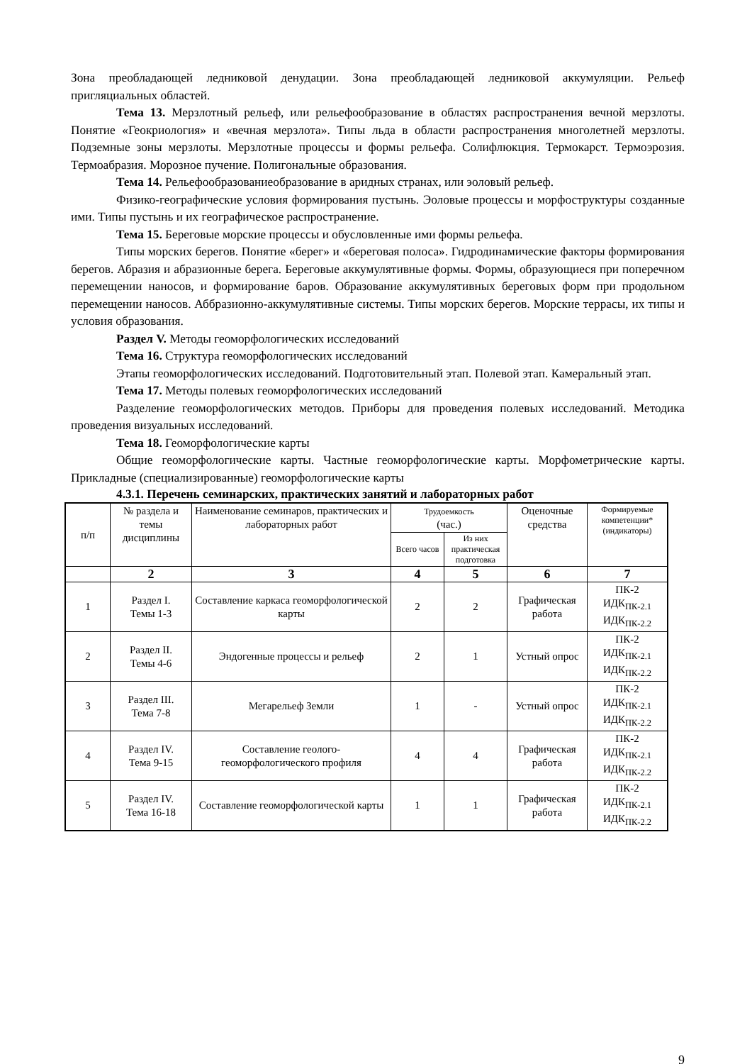Зона преобладающей ледниковой денудации. Зона преобладающей ледниковой аккумуляции. Рельеф пригляциальных областей.
Тема 13. Мерзлотный рельеф, или рельефообразование в областях распространения вечной мерзлоты. Понятие «Геокриология» и «вечная мерзлота». Типы льда в области распространения многолетней мерзлоты. Подземные зоны мерзлоты. Мерзлотные процессы и формы рельефа. Солифлюкция. Термокарст. Термоэрозия. Термоабразия. Морозное пучение. Полигональные образования.
Тема 14. Рельефообразованиеобразование в аридных странах, или эоловый рельеф.
Физико-географические условия формирования пустынь. Эоловые процессы и морфоструктуры созданные ими. Типы пустынь и их географическое распространение.
Тема 15. Береговые морские процессы и обусловленные ими формы рельефа.
Типы морских берегов. Понятие «берег» и «береговая полоса». Гидродинамические факторы формирования берегов. Абразия и абразионные берега. Береговые аккумулятивные формы. Формы, образующиеся при поперечном перемещении наносов, и формирование баров. Образование аккумулятивных береговых форм при продольном перемещении наносов. Аббразионно-аккумулятивные системы. Типы морских берегов. Морские террасы, их типы и условия образования.
Раздел V. Методы геоморфологических исследований
Тема 16. Структура геоморфологических исследований
Этапы геоморфологических исследований. Подготовительный этап. Полевой этап. Камеральный этап.
Тема 17. Методы полевых геоморфологических исследований
Разделение геоморфологических методов. Приборы для проведения полевых исследований. Методика проведения визуальных исследований.
Тема 18. Геоморфологические карты
Общие геоморфологические карты. Частные геоморфологические карты. Морфометрические карты. Прикладные (специализированные) геоморфологические карты
4.3.1. Перечень семинарских, практических занятий и лабораторных работ
| п/п | № раздела и темы дисциплины | Наименование семинаров, практических и лабораторных работ | Трудоемкость (час.) | | Оценочные средства | Формируемые компетенции* (индикаторы) |
| --- | --- | --- | --- | --- | --- | --- |
| | | | Всего часов | Из них практическая подготовка | | |
| | 2 | 3 | 4 | 5 | 6 | 7 |
| 1 | Раздел I. Темы 1-3 | Составление каркаса геоморфологической карты | 2 | 2 | Графическая работа | ПК-2 ИДК<sub>ПК-2.1</sub> ИДК<sub>ПК-2.2</sub> |
| 2 | Раздел II. Темы 4-6 | Эндогенные процессы и рельеф | 2 | 1 | Устный опрос | ПК-2 ИДК<sub>ПК-2.1</sub> ИДК<sub>ПК-2.2</sub> |
| 3 | Раздел III. Тема 7-8 | Мегарельеф Земли | 1 | - | Устный опрос | ПК-2 ИДК<sub>ПК-2.1</sub> ИДК<sub>ПК-2.2</sub> |
| 4 | Раздел IV. Тема 9-15 | Составление геолого-геоморфологического профиля | 4 | 4 | Графическая работа | ПК-2 ИДК<sub>ПК-2.1</sub> ИДК<sub>ПК-2.2</sub> |
| 5 | Раздел IV. Тема 16-18 | Составление геоморфологической карты | 1 | 1 | Графическая работа | ПК-2 ИДК<sub>ПК-2.1</sub> ИДК<sub>ПК-2.2</sub> |
9